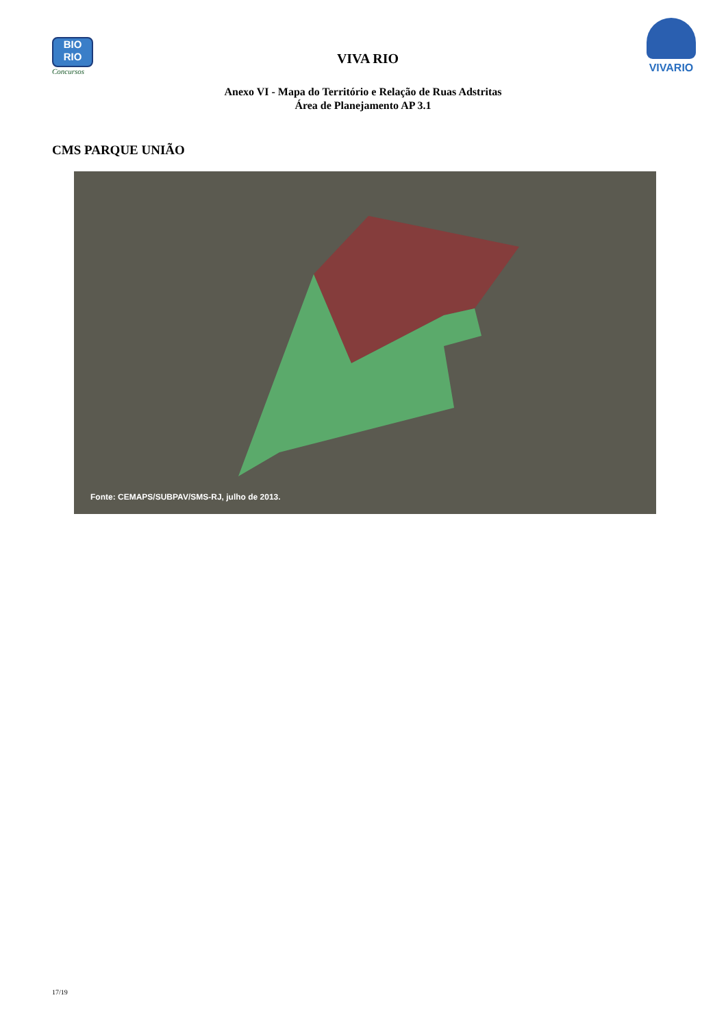BIO
RIO
Concursos
VIVA RIO
VIVARIO
Anexo VI - Mapa do Território e Relação de Ruas Adstritas
Área de Planejamento AP 3.1
CMS PARQUE UNIÃO
Fonte: CEMAPS/SUBPAV/SMS-RJ, julho de 2013.
17/19